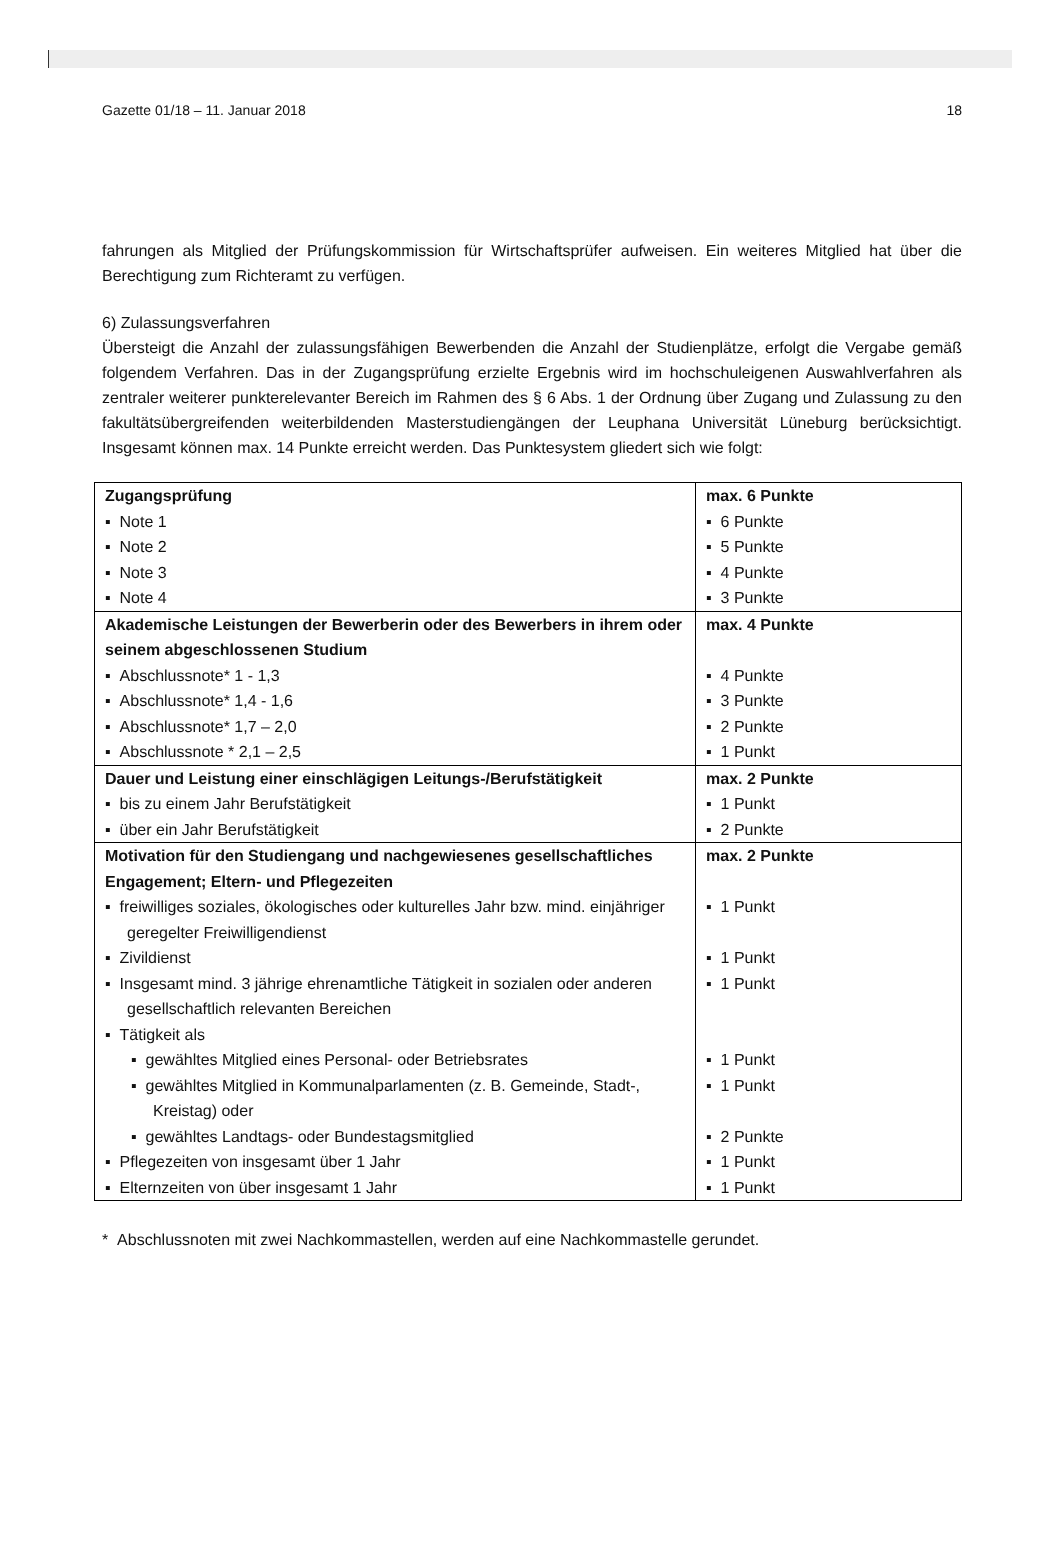Gazette 01/18 – 11. Januar 2018 18
fahrungen als Mitglied der Prüfungskommission für Wirtschaftsprüfer aufweisen. Ein weiteres Mitglied hat über die Berechtigung zum Richteramt zu verfügen.
6) Zulassungsverfahren
Übersteigt die Anzahl der zulassungsfähigen Bewerbenden die Anzahl der Studienplätze, erfolgt die Vergabe gemäß folgendem Verfahren. Das in der Zugangsprüfung erzielte Ergebnis wird im hochschuleigenen Auswahlverfahren als zentraler weiterer punkterelevanter Bereich im Rahmen des § 6 Abs. 1 der Ordnung über Zugang und Zulassung zu den fakultätsübergreifenden weiterbildenden Masterstudiengängen der Leuphana Universität Lüneburg berücksichtigt. Insgesamt können max. 14 Punkte erreicht werden. Das Punktesystem gliedert sich wie folgt:
| Zugangsprüfung ▪ Note 1 ▪ Note 2 ▪ Note 3 ▪ Note 4 | max. 6 Punkte ▪ 6 Punkte ▪ 5 Punkte ▪ 4 Punkte ▪ 3 Punkte |
| Akademische Leistungen der Bewerberin oder des Bewerbers in ihrem oder seinem abgeschlossenen Studium ▪ Abschlussnote* 1 - 1,3 ▪ Abschlussnote* 1,4 - 1,6 ▪ Abschlussnote* 1,7 – 2,0 ▪ Abschlussnote * 2,1 – 2,5 | max. 4 Punkte ▪ 4 Punkte ▪ 3 Punkte ▪ 2 Punkte ▪ 1 Punkt |
| Dauer und Leistung einer einschlägigen Leitungs-/Berufstätigkeit ▪ bis zu einem Jahr Berufstätigkeit ▪ über ein Jahr Berufstätigkeit | max. 2 Punkte ▪ 1 Punkt ▪ 2 Punkte |
| Motivation für den Studiengang und nachgewiesenes gesellschaftliches Engagement; Eltern- und Pflegezeiten ▪ freiwilliges soziales, ökologisches oder kulturelles Jahr bzw. mind. einjähriger geregelter Freiwilligendienst ▪ Zivildienst ▪ Insgesamt mind. 3 jährige ehrenamtliche Tätigkeit in sozialen oder anderen gesellschaftlich relevanten Bereichen ▪ Tätigkeit als ▪ gewähltes Mitglied eines Personal- oder Betriebsrates ▪ gewähltes Mitglied in Kommunalparlamenten (z. B. Gemeinde, Stadt-, Kreistag) oder ▪ gewähltes Landtags- oder Bundestagsmitglied ▪ Pflegezeiten von insgesamt über 1 Jahr ▪ Elternzeiten von über insgesamt 1 Jahr | max. 2 Punkte ▪ 1 Punkt ▪ 1 Punkt ▪ 1 Punkt ▪ 1 Punkt ▪ 1 Punkt ▪ 2 Punkte ▪ 1 Punkt ▪ 1 Punkt |
* Abschlussnoten mit zwei Nachkommastellen, werden auf eine Nachkommastelle gerundet.